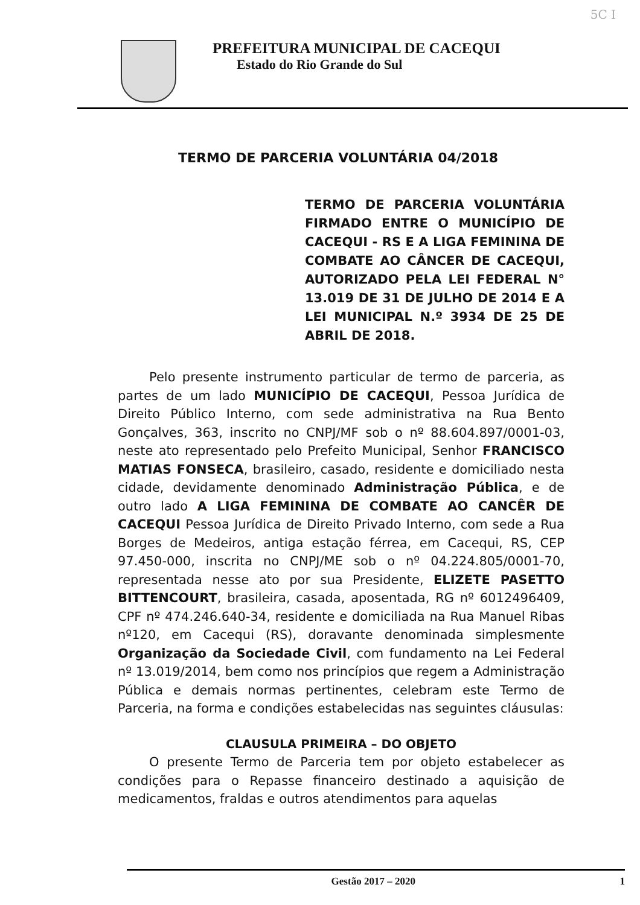5C I
PREFEITURA MUNICIPAL DE CACEQUI
Estado do Rio Grande do Sul
TERMO DE PARCERIA VOLUNTÁRIA 04/2018
TERMO DE PARCERIA VOLUNTÁRIA FIRMADO ENTRE O MUNICÍPIO DE CACEQUI - RS E A LIGA FEMININA DE COMBATE AO CÂNCER DE CACEQUI, AUTORIZADO PELA LEI FEDERAL N° 13.019 DE 31 DE JULHO DE 2014 E A LEI MUNICIPAL N.º 3934 DE 25 DE ABRIL DE 2018.
Pelo presente instrumento particular de termo de parceria, as partes de um lado MUNICÍPIO DE CACEQUI, Pessoa Jurídica de Direito Público Interno, com sede administrativa na Rua Bento Gonçalves, 363, inscrito no CNPJ/MF sob o nº 88.604.897/0001-03, neste ato representado pelo Prefeito Municipal, Senhor FRANCISCO MATIAS FONSECA, brasileiro, casado, residente e domiciliado nesta cidade, devidamente denominado Administração Pública, e de outro lado A LIGA FEMININA DE COMBATE AO CANCÊR DE CACEQUI Pessoa Jurídica de Direito Privado Interno, com sede a Rua Borges de Medeiros, antiga estação férrea, em Cacequi, RS, CEP 97.450-000, inscrita no CNPJ/ME sob o nº 04.224.805/0001-70, representada nesse ato por sua Presidente, ELIZETE PASETTO BITTENCOURT, brasileira, casada, aposentada, RG nº 6012496409, CPF nº 474.246.640-34, residente e domiciliada na Rua Manuel Ribas nº120, em Cacequi (RS), doravante denominada simplesmente Organização da Sociedade Civil, com fundamento na Lei Federal nº 13.019/2014, bem como nos princípios que regem a Administração Pública e demais normas pertinentes, celebram este Termo de Parceria, na forma e condições estabelecidas nas seguintes cláusulas:
CLAUSULA PRIMEIRA – DO OBJETO
O presente Termo de Parceria tem por objeto estabelecer as condições para o Repasse financeiro destinado a aquisição de medicamentos, fraldas e outros atendimentos para aquelas
Gestão 2017 – 2020 1